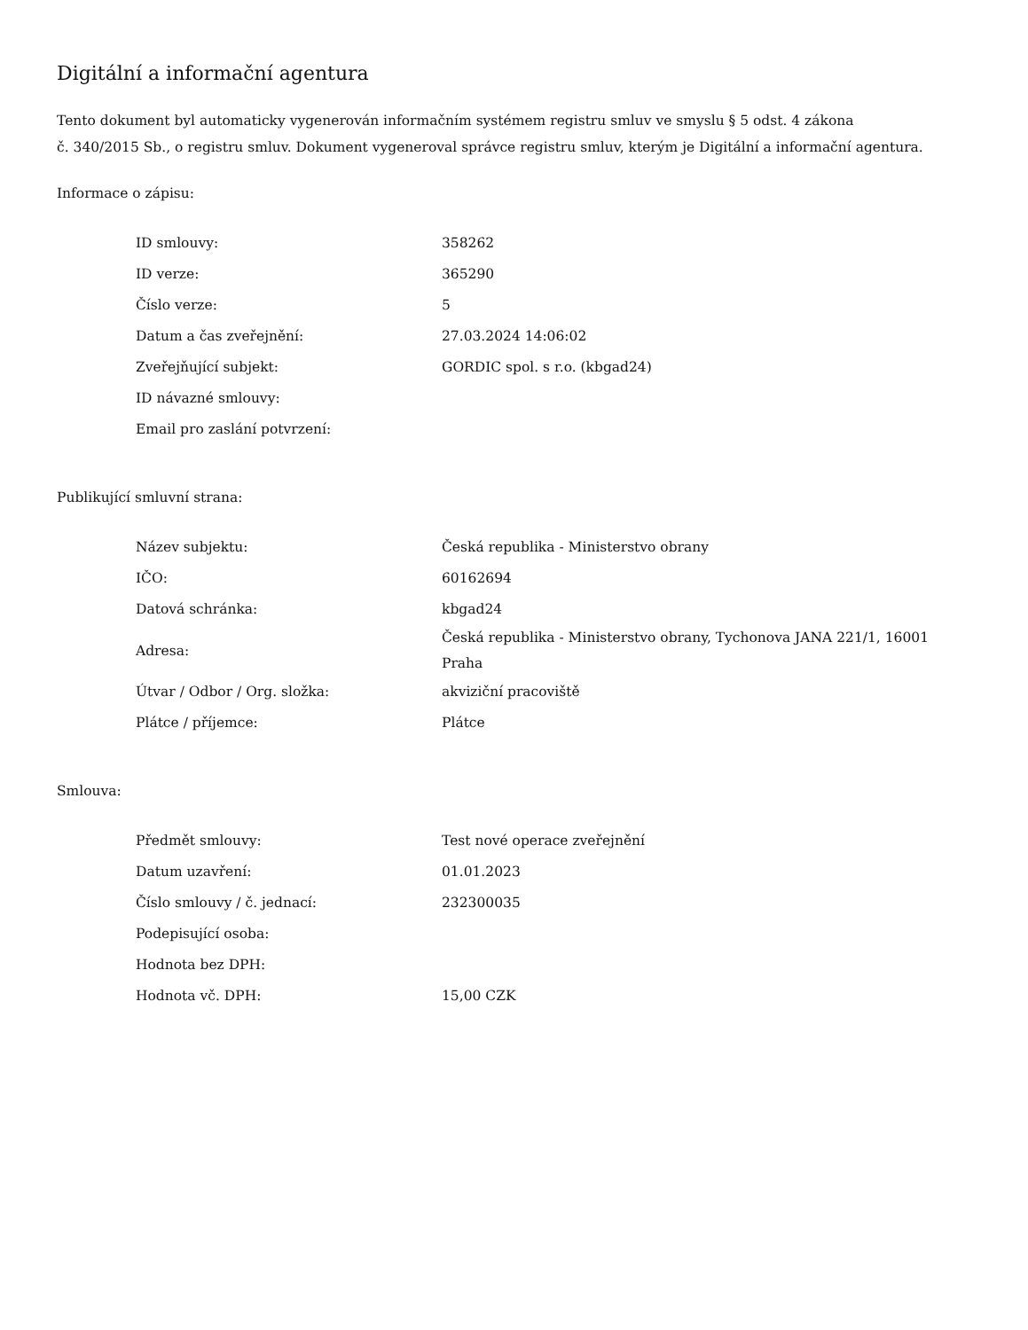Digitální a informační agentura
Tento dokument byl automaticky vygenerován informačním systémem registru smluv ve smyslu § 5 odst. 4 zákona
č. 340/2015 Sb., o registru smluv. Dokument vygeneroval správce registru smluv, kterým je Digitální a informační agentura.
Informace o zápisu:
| ID smlouvy: | 358262 |
| ID verze: | 365290 |
| Číslo verze: | 5 |
| Datum a čas zveřejnění: | 27.03.2024 14:06:02 |
| Zveřejňující subjekt: | GORDIC spol. s r.o. (kbgad24) |
| ID návazné smlouvy: | |
| Email pro zaslání potvrzení: | |
Publikující smluvní strana:
| Název subjektu: | Česká republika - Ministerstvo obrany |
| IČO: | 60162694 |
| Datová schránka: | kbgad24 |
| Adresa: | Česká republika - Ministerstvo obrany, Tychonova JANA 221/1, 16001 Praha |
| Útvar / Odbor / Org. složka: | akviziční pracoviště |
| Plátce / příjemce: | Plátce |
Smlouva:
| Předmět smlouvy: | Test nové operace zveřejnění |
| Datum uzavření: | 01.01.2023 |
| Číslo smlouvy / č. jednací: | 232300035 |
| Podepisující osoba: | |
| Hodnota bez DPH: | |
| Hodnota vč. DPH: | 15,00 CZK |